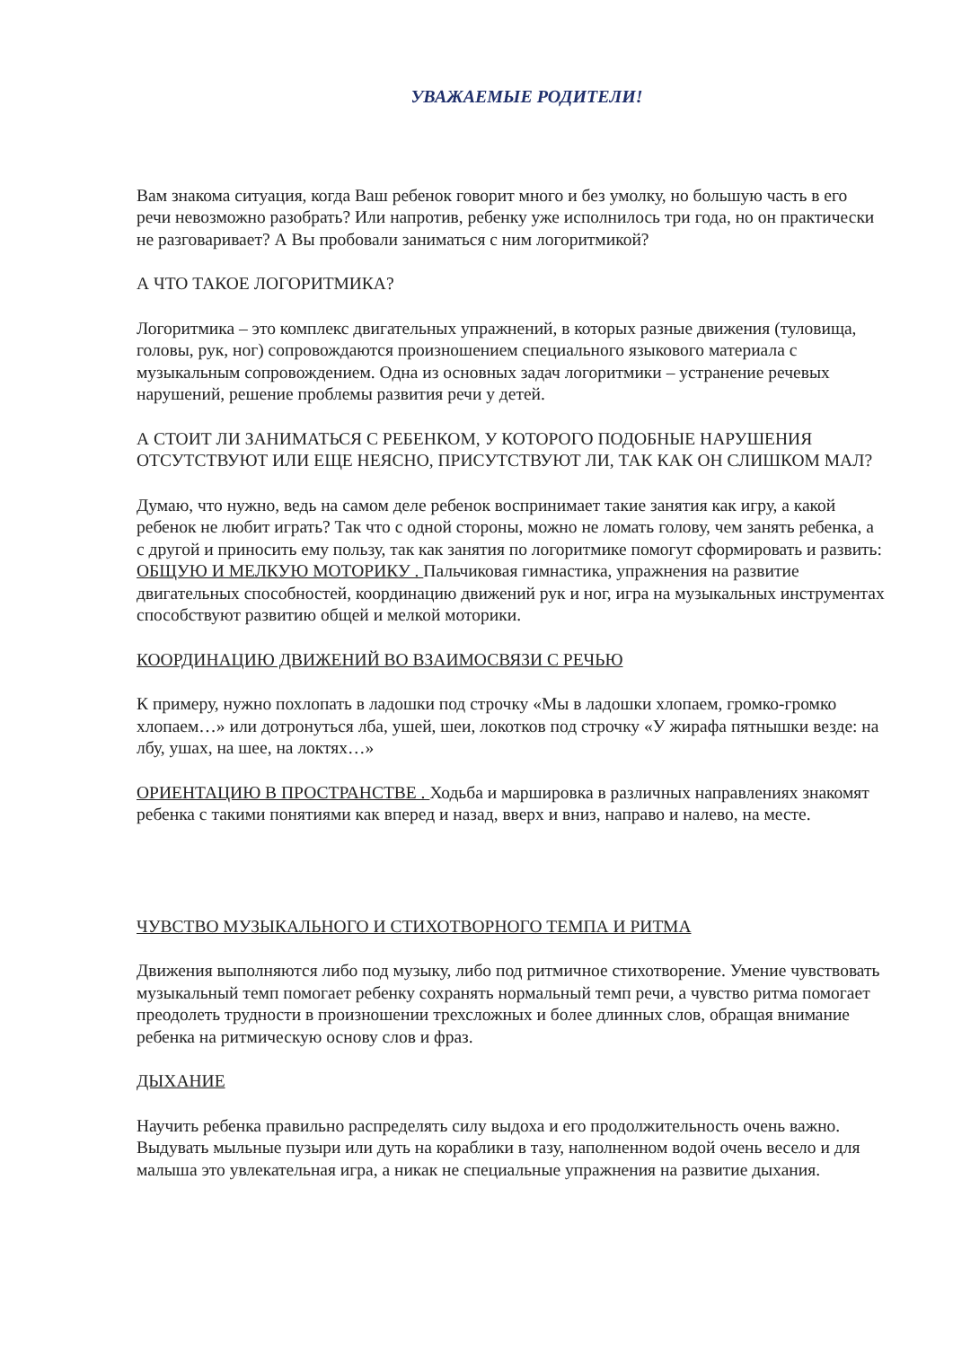УВАЖАЕМЫЕ РОДИТЕЛИ!
Вам знакома ситуация, когда Ваш ребенок говорит много и без умолку, но большую часть в его речи невозможно разобрать? Или напротив, ребенку уже исполнилось три года, но он практически не разговаривает? А Вы пробовали заниматься с ним логоритмикой?
А ЧТО ТАКОЕ ЛОГОРИТМИКА?
Логоритмика – это комплекс двигательных упражнений, в которых разные движения (туловища, головы, рук, ног) сопровождаются произношением специального языкового материала с музыкальным сопровождением. Одна из основных задач логоритмики – устранение речевых нарушений, решение проблемы развития речи у детей.
А СТОИТ ЛИ ЗАНИМАТЬСЯ С РЕБЕНКОМ, У КОТОРОГО ПОДОБНЫЕ НАРУШЕНИЯ ОТСУТСТВУЮТ ИЛИ ЕЩЕ НЕЯСНО, ПРИСУТСТВУЮТ ЛИ, ТАК КАК ОН СЛИШКОМ МАЛ?
Думаю, что нужно, ведь на самом деле ребенок воспринимает такие занятия как игру, а какой ребенок не любит играть? Так что с одной стороны, можно не ломать голову, чем занять ребенка, а с другой и приносить ему пользу, так как занятия по логоритмике помогут сформировать и развить:
ОБЩУЮ И МЕЛКУЮ МОТОРИКУ . Пальчиковая гимнастика, упражнения на развитие двигательных способностей, координацию движений рук и ног, игра на музыкальных инструментах способствуют развитию общей и мелкой моторики.
КООРДИНАЦИЮ ДВИЖЕНИЙ ВО ВЗАИМОСВЯЗИ С РЕЧЬЮ
К примеру, нужно похлопать в ладошки под строчку «Мы в ладошки хлопаем, громко-громко хлопаем…» или дотронуться лба, ушей, шеи, локотков под строчку «У жирафа пятнышки везде: на лбу, ушах, на шее, на локтях…»
ОРИЕНТАЦИЮ В ПРОСТРАНСТВЕ . Ходьба и маршировка в различных направлениях знакомят ребенка с такими понятиями как вперед и назад, вверх и вниз, направо и налево, на месте.
ЧУВСТВО МУЗЫКАЛЬНОГО И СТИХОТВОРНОГО ТЕМПА И РИТМА
Движения выполняются либо под музыку, либо под ритмичное стихотворение. Умение чувствовать музыкальный темп помогает ребенку сохранять нормальный темп речи, а чувство ритма помогает преодолеть трудности в произношении трехсложных и более длинных слов, обращая внимание ребенка на ритмическую основу слов и фраз.
ДЫХАНИЕ
Научить ребенка правильно распределять силу выдоха и его продолжительность очень важно. Выдувать мыльные пузыри или дуть на кораблики в тазу, наполненном водой очень весело и для малыша это увлекательная игра, а никак не специальные упражнения на развитие дыхания.